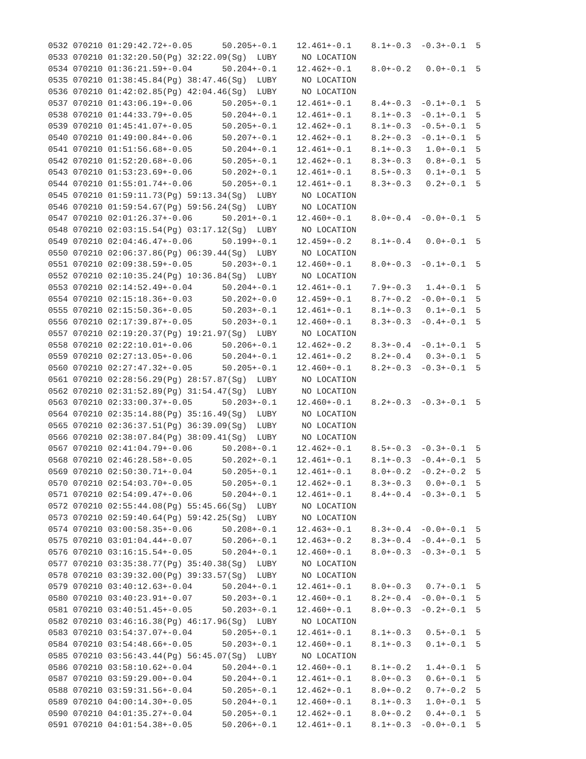0532 070210 01:29:42.72+-0.05      50.205+-0.1    12.461+-0.1    8.1+-0.3  -0.3+-0.1  5
0533 070210 01:32:20.50(Pg) 32:22.09(Sg)  LUBY     NO LOCATION
0534 070210 01:36:21.59+-0.04      50.204+-0.1    12.462+-0.1    8.0+-0.2   0.0+-0.1  5
0535 070210 01:38:45.84(Pg) 38:47.46(Sg)  LUBY     NO LOCATION
0536 070210 01:42:02.85(Pg) 42:04.46(Sg)  LUBY     NO LOCATION
0537 070210 01:43:06.19+-0.06      50.205+-0.1    12.461+-0.1    8.4+-0.3  -0.1+-0.1  5
0538 070210 01:44:33.79+-0.05      50.204+-0.1    12.461+-0.1    8.1+-0.3  -0.1+-0.1  5
0539 070210 01:45:41.07+-0.05      50.205+-0.1    12.462+-0.1    8.1+-0.3  -0.5+-0.1  5
0540 070210 01:49:00.84+-0.06      50.207+-0.1    12.462+-0.1    8.2+-0.3  -0.1+-0.1  5
0541 070210 01:51:56.68+-0.05      50.204+-0.1    12.461+-0.1    8.1+-0.3   1.0+-0.1  5
0542 070210 01:52:20.68+-0.06      50.205+-0.1    12.462+-0.1    8.3+-0.3   0.8+-0.1  5
0543 070210 01:53:23.69+-0.06      50.202+-0.1    12.461+-0.1    8.5+-0.3   0.1+-0.1  5
0544 070210 01:55:01.74+-0.06      50.205+-0.1    12.461+-0.1    8.3+-0.3   0.2+-0.1  5
0545 070210 01:59:11.73(Pg) 59:13.34(Sg)  LUBY     NO LOCATION
0546 070210 01:59:54.67(Pg) 59:56.24(Sg)  LUBY     NO LOCATION
0547 070210 02:01:26.37+-0.06      50.201+-0.1    12.460+-0.1    8.0+-0.4  -0.0+-0.1  5
0548 070210 02:03:15.54(Pg) 03:17.12(Sg)  LUBY     NO LOCATION
0549 070210 02:04:46.47+-0.06      50.199+-0.1    12.459+-0.2    8.1+-0.4   0.0+-0.1  5
0550 070210 02:06:37.86(Pg) 06:39.44(Sg)  LUBY     NO LOCATION
0551 070210 02:09:38.59+-0.05      50.203+-0.1    12.460+-0.1    8.0+-0.3  -0.1+-0.1  5
0552 070210 02:10:35.24(Pg) 10:36.84(Sg)  LUBY     NO LOCATION
0553 070210 02:14:52.49+-0.04      50.204+-0.1    12.461+-0.1    7.9+-0.3   1.4+-0.1  5
0554 070210 02:15:18.36+-0.03      50.202+-0.0    12.459+-0.1    8.7+-0.2  -0.0+-0.1  5
0555 070210 02:15:50.36+-0.05      50.203+-0.1    12.461+-0.1    8.1+-0.3   0.1+-0.1  5
0556 070210 02:17:39.87+-0.05      50.203+-0.1    12.460+-0.1    8.3+-0.3  -0.4+-0.1  5
0557 070210 02:19:20.37(Pg) 19:21.97(Sg)  LUBY     NO LOCATION
0558 070210 02:22:10.01+-0.06      50.206+-0.1    12.462+-0.2    8.3+-0.4  -0.1+-0.1  5
0559 070210 02:27:13.05+-0.06      50.204+-0.1    12.461+-0.2    8.2+-0.4   0.3+-0.1  5
0560 070210 02:27:47.32+-0.05      50.205+-0.1    12.460+-0.1    8.2+-0.3  -0.3+-0.1  5
0561 070210 02:28:56.29(Pg) 28:57.87(Sg)  LUBY     NO LOCATION
0562 070210 02:31:52.89(Pg) 31:54.47(Sg)  LUBY     NO LOCATION
0563 070210 02:33:00.37+-0.05      50.203+-0.1    12.460+-0.1    8.2+-0.3  -0.3+-0.1  5
0564 070210 02:35:14.88(Pg) 35:16.49(Sg)  LUBY     NO LOCATION
0565 070210 02:36:37.51(Pg) 36:39.09(Sg)  LUBY     NO LOCATION
0566 070210 02:38:07.84(Pg) 38:09.41(Sg)  LUBY     NO LOCATION
0567 070210 02:41:04.79+-0.06      50.208+-0.1    12.462+-0.1    8.5+-0.3  -0.3+-0.1  5
0568 070210 02:46:28.58+-0.05      50.202+-0.1    12.461+-0.1    8.1+-0.3  -0.4+-0.1  5
0569 070210 02:50:30.71+-0.04      50.205+-0.1    12.461+-0.1    8.0+-0.2  -0.2+-0.2  5
0570 070210 02:54:03.70+-0.05      50.205+-0.1    12.462+-0.1    8.3+-0.3   0.0+-0.1  5
0571 070210 02:54:09.47+-0.06      50.204+-0.1    12.461+-0.1    8.4+-0.4  -0.3+-0.1  5
0572 070210 02:55:44.08(Pg) 55:45.66(Sg)  LUBY     NO LOCATION
0573 070210 02:59:40.64(Pg) 59:42.25(Sg)  LUBY     NO LOCATION
0574 070210 03:00:58.35+-0.06      50.208+-0.1    12.463+-0.1    8.3+-0.4  -0.0+-0.1  5
0575 070210 03:01:04.44+-0.07      50.206+-0.1    12.463+-0.2    8.3+-0.4  -0.4+-0.1  5
0576 070210 03:16:15.54+-0.05      50.204+-0.1    12.460+-0.1    8.0+-0.3  -0.3+-0.1  5
0577 070210 03:35:38.77(Pg) 35:40.38(Sg)  LUBY     NO LOCATION
0578 070210 03:39:32.00(Pg) 39:33.57(Sg)  LUBY     NO LOCATION
0579 070210 03:40:12.63+-0.04      50.204+-0.1    12.461+-0.1    8.0+-0.3   0.7+-0.1  5
0580 070210 03:40:23.91+-0.07      50.203+-0.1    12.460+-0.1    8.2+-0.4  -0.0+-0.1  5
0581 070210 03:40:51.45+-0.05      50.203+-0.1    12.460+-0.1    8.0+-0.3  -0.2+-0.1  5
0582 070210 03:46:16.38(Pg) 46:17.96(Sg)  LUBY     NO LOCATION
0583 070210 03:54:37.07+-0.04      50.205+-0.1    12.461+-0.1    8.1+-0.3   0.5+-0.1  5
0584 070210 03:54:48.66+-0.05      50.203+-0.1    12.460+-0.1    8.1+-0.3   0.1+-0.1  5
0585 070210 03:56:43.44(Pg) 56:45.07(Sg)  LUBY     NO LOCATION
0586 070210 03:58:10.62+-0.04      50.204+-0.1    12.460+-0.1    8.1+-0.2   1.4+-0.1  5
0587 070210 03:59:29.00+-0.04      50.204+-0.1    12.461+-0.1    8.0+-0.3   0.6+-0.1  5
0588 070210 03:59:31.56+-0.04      50.205+-0.1    12.462+-0.1    8.0+-0.2   0.7+-0.2  5
0589 070210 04:00:14.30+-0.05      50.204+-0.1    12.460+-0.1    8.1+-0.3   1.0+-0.1  5
0590 070210 04:01:35.27+-0.04      50.205+-0.1    12.462+-0.1    8.0+-0.2   0.4+-0.1  5
0591 070210 04:01:54.38+-0.05      50.206+-0.1    12.461+-0.1    8.1+-0.3  -0.0+-0.1  5